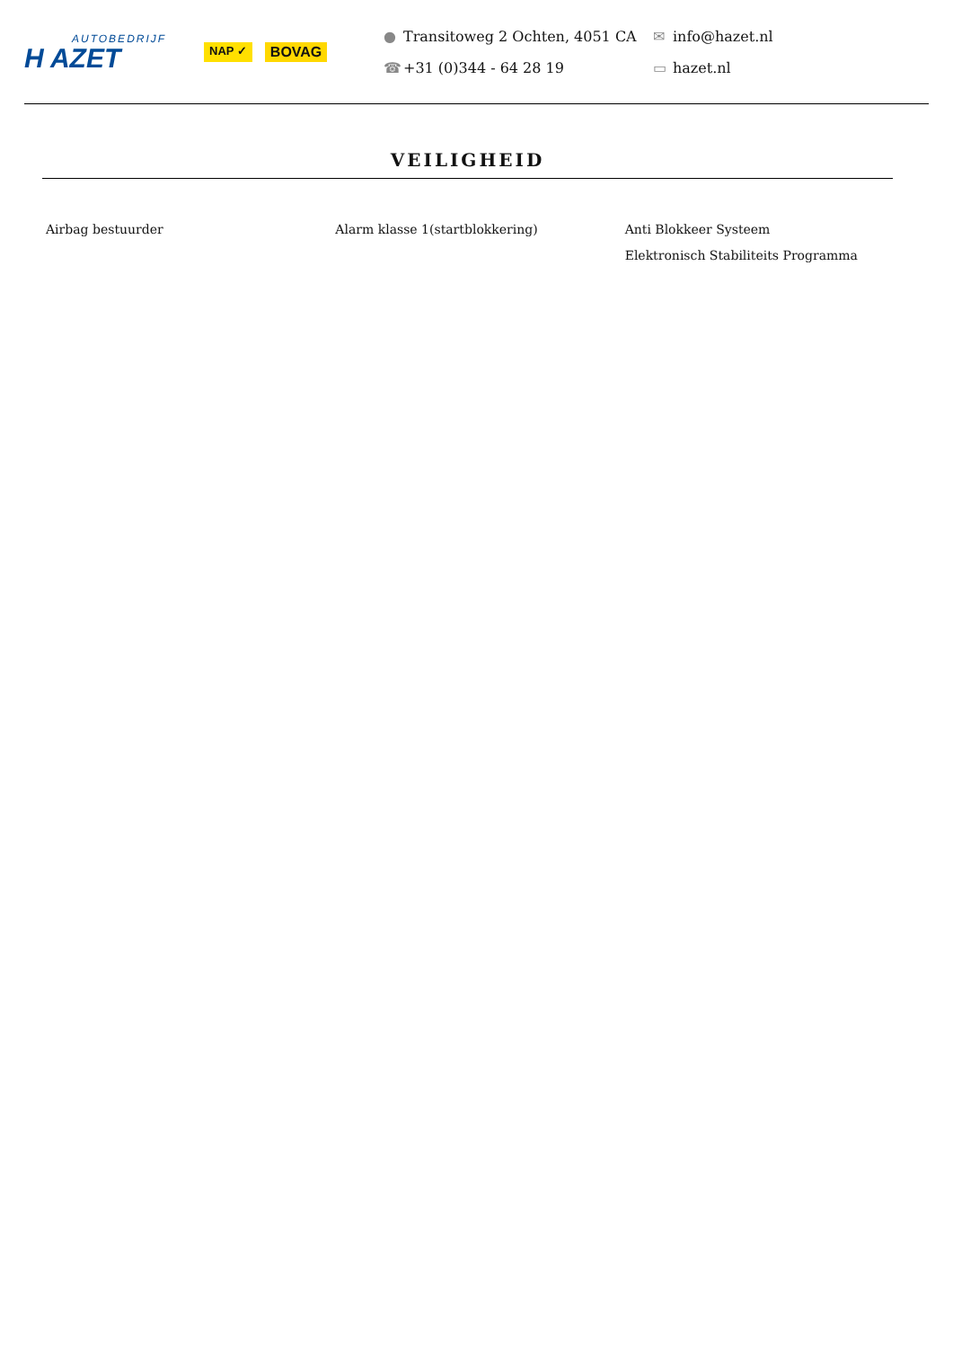AUTOBEDRIJF
H AZET
NAP ✓ BOVAG
● Transitoweg 2 Ochten, 4051 CA
☎ +31 (0)344 - 64 28 19
✉ info@hazet.nl
▭ hazet.nl
VEILIGHEID
Airbag bestuurder Alarm klasse 1(startblokkering)
Anti Blokkeer Systeem
Elektronisch Stabiliteits Programma